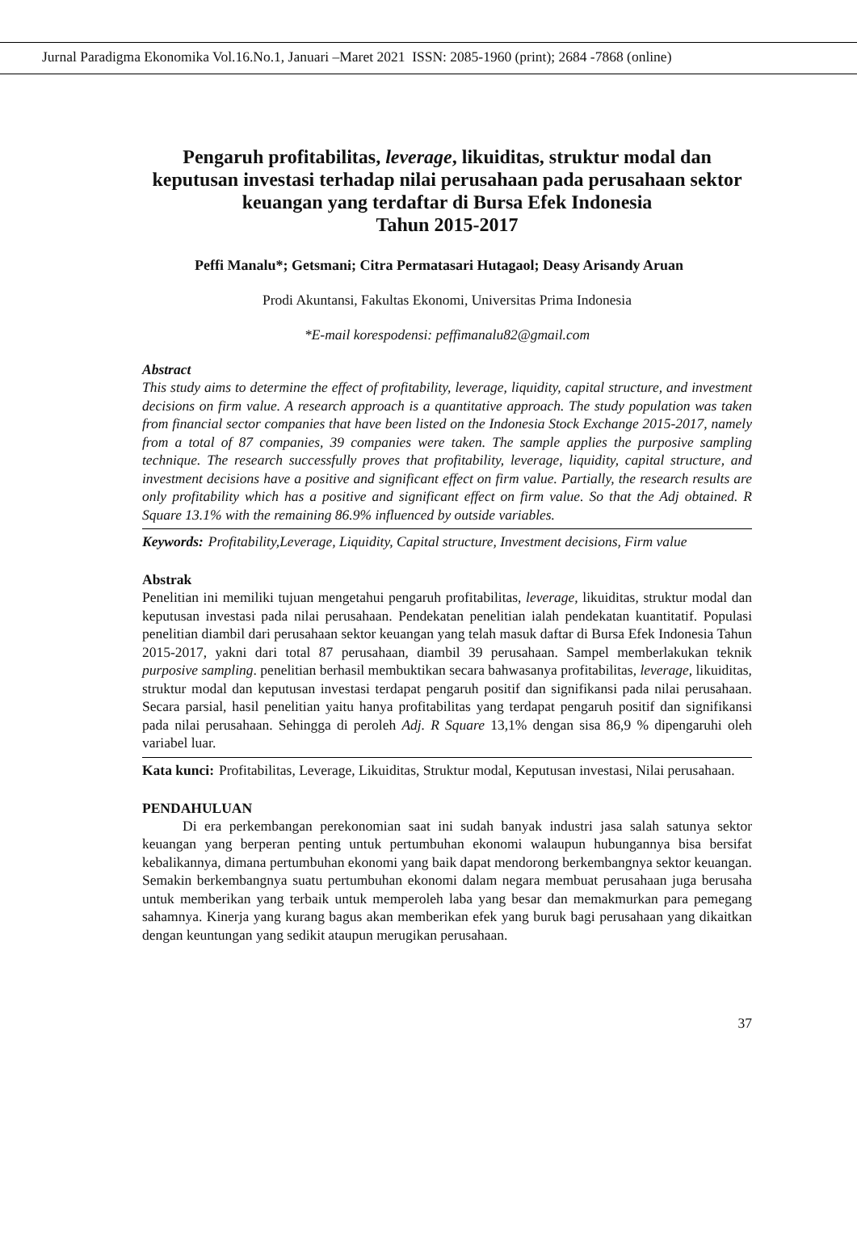Jurnal Paradigma Ekonomika Vol.16.No.1, Januari –Maret 2021 ISSN: 2085-1960 (print); 2684 -7868 (online)
Pengaruh profitabilitas, leverage, likuiditas, struktur modal dan keputusan investasi terhadap nilai perusahaan pada perusahaan sektor keuangan yang terdaftar di Bursa Efek Indonesia
Tahun 2015-2017
Peffi Manalu*; Getsmani; Citra Permatasari Hutagaol; Deasy Arisandy Aruan
Prodi Akuntansi, Fakultas Ekonomi, Universitas Prima Indonesia
*E-mail korespodensi: peffimanalu82@gmail.com
Abstract
This study aims to determine the effect of profitability, leverage, liquidity, capital structure, and investment decisions on firm value. A research approach is a quantitative approach. The study population was taken from financial sector companies that have been listed on the Indonesia Stock Exchange 2015-2017, namely from a total of 87 companies, 39 companies were taken. The sample applies the purposive sampling technique. The research successfully proves that profitability, leverage, liquidity, capital structure, and investment decisions have a positive and significant effect on firm value. Partially, the research results are only profitability which has a positive and significant effect on firm value. So that the Adj obtained. R Square 13.1% with the remaining 86.9% influenced by outside variables.
Keywords: Profitability,Leverage, Liquidity, Capital structure, Investment decisions, Firm value
Abstrak
Penelitian ini memiliki tujuan mengetahui pengaruh profitabilitas, leverage, likuiditas, struktur modal dan keputusan investasi pada nilai perusahaan. Pendekatan penelitian ialah pendekatan kuantitatif. Populasi penelitian diambil dari perusahaan sektor keuangan yang telah masuk daftar di Bursa Efek Indonesia Tahun 2015-2017, yakni dari total 87 perusahaan, diambil 39 perusahaan. Sampel memberlakukan teknik purposive sampling. penelitian berhasil membuktikan secara bahwasanya profitabilitas, leverage, likuiditas, struktur modal dan keputusan investasi terdapat pengaruh positif dan signifikansi pada nilai perusahaan. Secara parsial, hasil penelitian yaitu hanya profitabilitas yang terdapat pengaruh positif dan signifikansi pada nilai perusahaan. Sehingga di peroleh Adj. R Square 13,1% dengan sisa 86,9 % dipengaruhi oleh variabel luar.
Kata kunci: Profitabilitas, Leverage, Likuiditas, Struktur modal, Keputusan investasi, Nilai perusahaan.
PENDAHULUAN
Di era perkembangan perekonomian saat ini sudah banyak industri jasa salah satunya sektor keuangan yang berperan penting untuk pertumbuhan ekonomi walaupun hubungannya bisa bersifat kebalikannya, dimana pertumbuhan ekonomi yang baik dapat mendorong berkembangnya sektor keuangan. Semakin berkembangnya suatu pertumbuhan ekonomi dalam negara membuat perusahaan juga berusaha untuk memberikan yang terbaik untuk memperoleh laba yang besar dan memakmurkan para pemegang sahamnya. Kinerja yang kurang bagus akan memberikan efek yang buruk bagi perusahaan yang dikaitkan dengan keuntungan yang sedikit ataupun merugikan perusahaan.
37